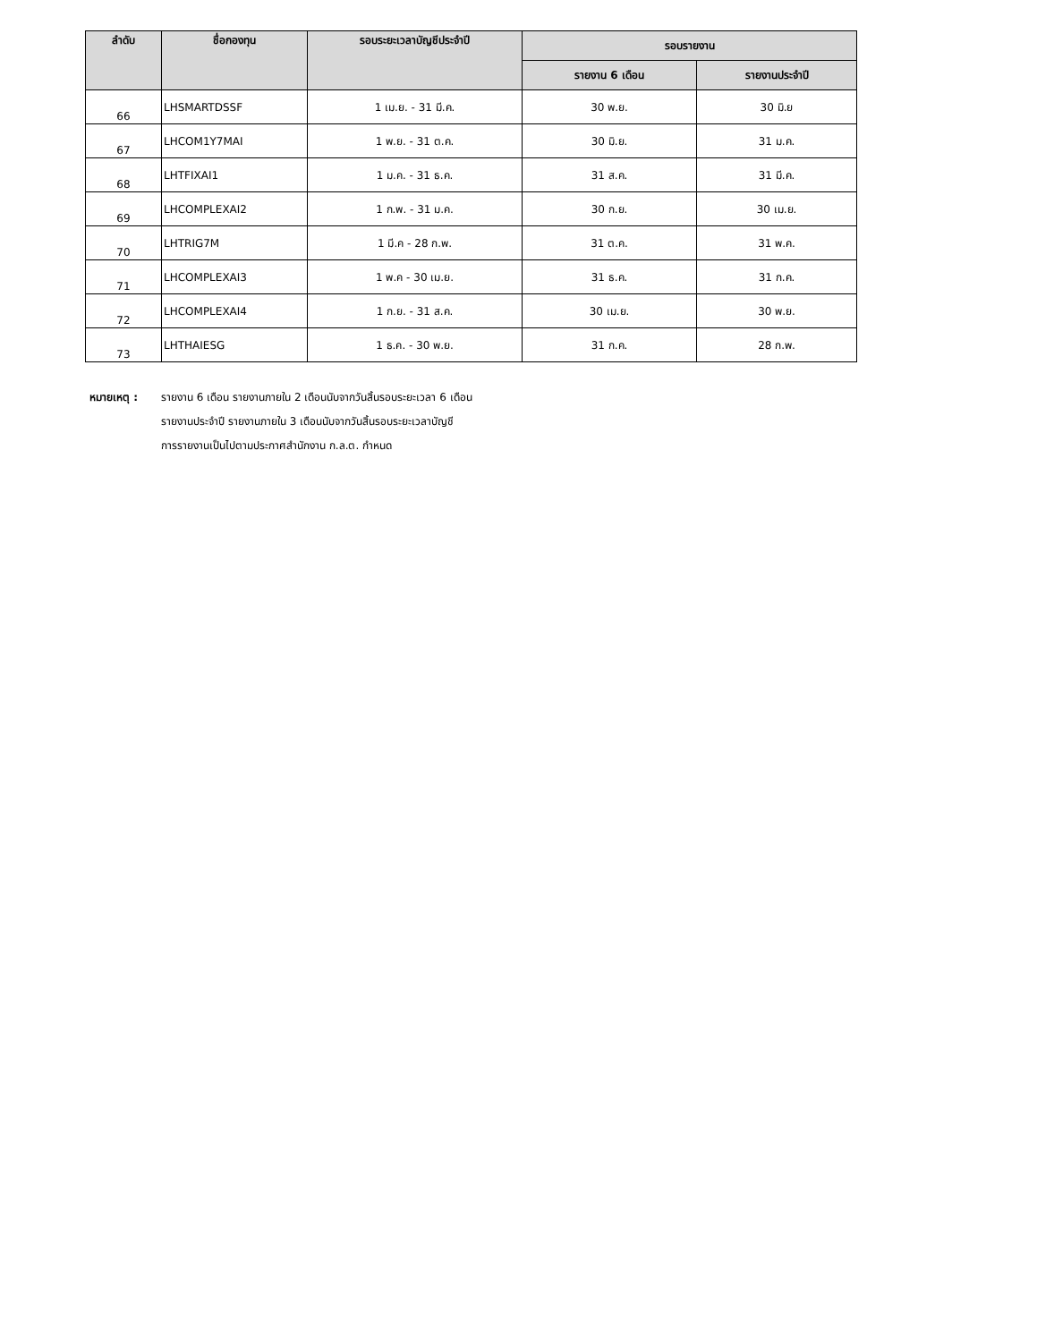| ลำดับ | ชื่อกองทุน | รอบระยะเวลาบัญชีประจำปี | รอบรายงาน | |
| --- | --- | --- | --- | --- |
| | | | รายงาน 6 เดือน | รายงานประจำปี |
| 66 | LHSMARTDSSF | 1 เม.ย. - 31 มี.ค. | 30 พ.ย. | 30 มิ.ย |
| 67 | LHCOM1Y7MAI | 1 พ.ย. - 31 ต.ค. | 30 มิ.ย. | 31 ม.ค. |
| 68 | LHTFIXAI1 | 1 ม.ค. - 31 ธ.ค. | 31 ส.ค. | 31 มี.ค. |
| 69 | LHCOMPLEXAI2 | 1 ก.พ. - 31 ม.ค. | 30 ก.ย. | 30 เม.ย. |
| 70 | LHTRIG7M | 1 มี.ค - 28 ก.พ. | 31 ต.ค. | 31 พ.ค. |
| 71 | LHCOMPLEXAI3 | 1 พ.ค - 30 เม.ย. | 31 ธ.ค. | 31 ก.ค. |
| 72 | LHCOMPLEXAI4 | 1 ก.ย. - 31 ส.ค. | 30 เม.ย. | 30 พ.ย. |
| 73 | LHTHAIESG | 1 ธ.ค. - 30 พ.ย. | 31 ก.ค. | 28 ก.พ. |
หมายเหตุ : รายงาน 6 เดือน รายงานภายใน 2 เดือนนับจากวันสิ้นรอบระยะเวลา 6 เดือน
รายงานประจำปี รายงานภายใน 3 เดือนนับจากวันสิ้นรอบระยะเวลาบัญชี
การรายงานเป็นไปตามประกาศสำนักงาน ก.ล.ต. กำหนด